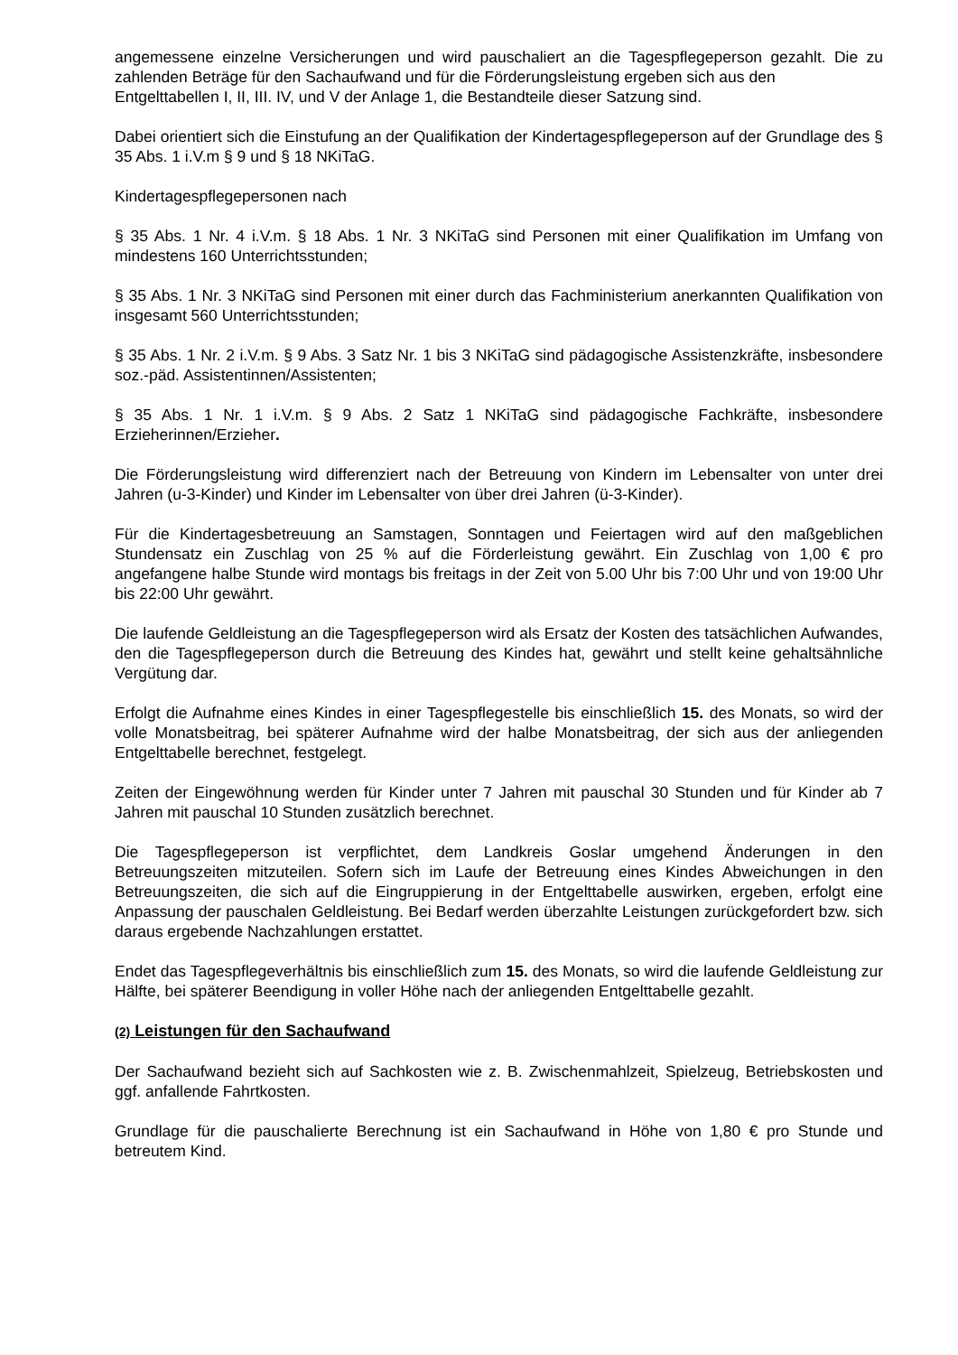angemessene einzelne Versicherungen und wird pauschaliert an die Tagespflegeperson gezahlt. Die zu zahlenden Beträge für den Sachaufwand und für die Förderungsleistung ergeben sich aus den
Entgelttabellen I, II, III. IV, und V der Anlage 1, die Bestandteile dieser Satzung sind.
Dabei orientiert sich die Einstufung an der Qualifikation der Kindertagespflegeperson auf der Grundlage des § 35 Abs. 1 i.V.m § 9 und § 18 NKiTaG.
Kindertagespflegepersonen nach
§ 35 Abs. 1 Nr. 4 i.V.m. § 18 Abs. 1 Nr. 3 NKiTaG sind Personen mit einer Qualifikation im Umfang von mindestens 160 Unterrichtsstunden;
§ 35 Abs. 1 Nr. 3 NKiTaG sind Personen mit einer durch das Fachministerium anerkannten Qualifikation von insgesamt 560 Unterrichtsstunden;
§ 35 Abs. 1 Nr. 2 i.V.m. § 9 Abs. 3 Satz Nr. 1 bis 3 NKiTaG sind pädagogische Assistenzkräfte, insbesondere soz.-päd. Assistentinnen/Assistenten;
§ 35 Abs. 1 Nr. 1 i.V.m. § 9 Abs. 2 Satz 1 NKiTaG sind pädagogische Fachkräfte, insbesondere Erzieherinnen/Erzieher.
Die Förderungsleistung wird differenziert nach der Betreuung von Kindern im Lebensalter von unter drei Jahren (u-3-Kinder) und Kinder im Lebensalter von über drei Jahren (ü-3-Kinder).
Für die Kindertagesbetreuung an Samstagen, Sonntagen und Feiertagen wird auf den maßgeblichen Stundensatz ein Zuschlag von 25 % auf die Förderleistung gewährt. Ein Zuschlag von 1,00 € pro angefangene halbe Stunde wird montags bis freitags in der Zeit von 5.00 Uhr bis 7:00 Uhr und von 19:00 Uhr bis 22:00 Uhr gewährt.
Die laufende Geldleistung an die Tagespflegeperson wird als Ersatz der Kosten des tatsächlichen Aufwandes, den die Tagespflegeperson durch die Betreuung des Kindes hat, gewährt und stellt keine gehaltsähnliche Vergütung dar.
Erfolgt die Aufnahme eines Kindes in einer Tagespflegestelle bis einschließlich 15. des Monats, so wird der volle Monatsbeitrag, bei späterer Aufnahme wird der halbe Monatsbeitrag, der sich aus der anliegenden Entgelttabelle berechnet, festgelegt.
Zeiten der Eingewöhnung werden für Kinder unter 7 Jahren mit pauschal 30 Stunden und für Kinder ab 7 Jahren mit pauschal 10 Stunden zusätzlich berechnet.
Die Tagespflegeperson ist verpflichtet, dem Landkreis Goslar umgehend Änderungen in den Betreuungszeiten mitzuteilen. Sofern sich im Laufe der Betreuung eines Kindes Abweichungen in den Betreuungszeiten, die sich auf die Eingruppierung in der Entgelttabelle auswirken, ergeben, erfolgt eine Anpassung der pauschalen Geldleistung. Bei Bedarf werden überzahlte Leistungen zurückgefordert bzw. sich daraus ergebende Nachzahlungen erstattet.
Endet das Tagespflegeverhältnis bis einschließlich zum 15. des Monats, so wird die laufende Geldleistung zur Hälfte, bei späterer Beendigung in voller Höhe nach der anliegenden Entgelttabelle gezahlt.
(2) Leistungen für den Sachaufwand
Der Sachaufwand bezieht sich auf Sachkosten wie z. B. Zwischenmahlzeit, Spielzeug, Betriebskosten und ggf. anfallende Fahrtkosten.
Grundlage für die pauschalierte Berechnung ist ein Sachaufwand in Höhe von 1,80 € pro Stunde und betreutem Kind.